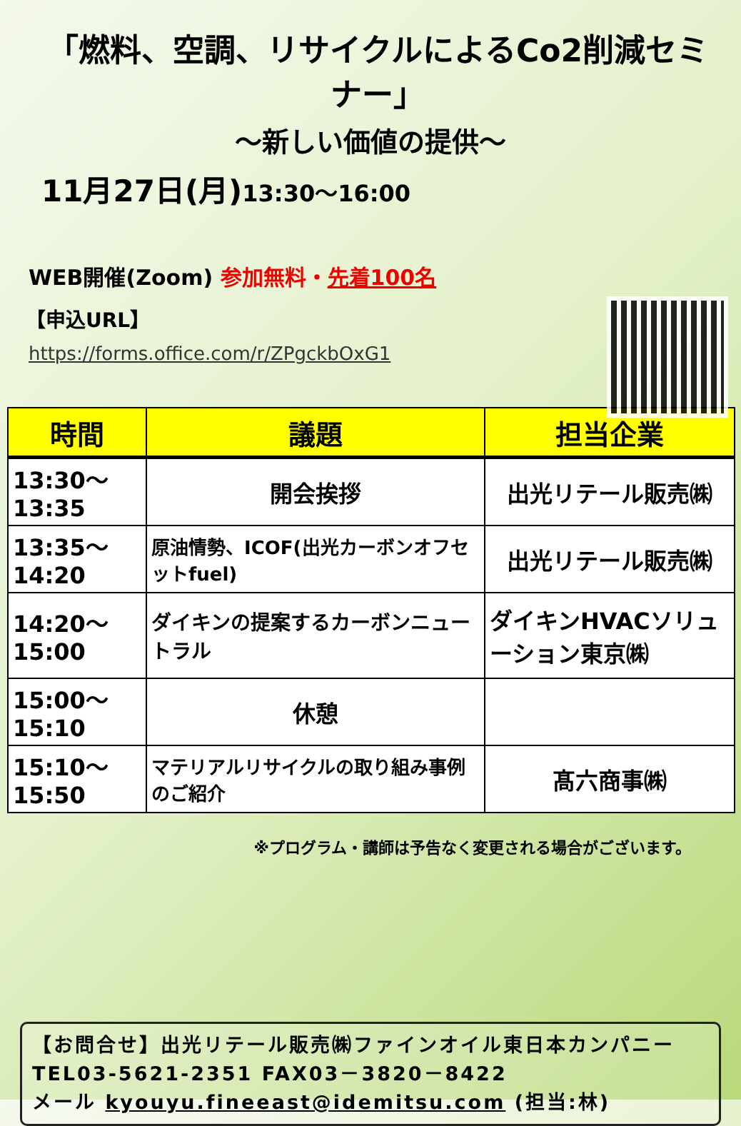「燃料、空調、リサイクルによるCo2削減セミナー」
～新しい価値の提供～
11月27日(月)13:30～16:00
WEB開催(Zoom) 参加無料・先着100名
【申込URL】
https://forms.office.com/r/ZPgckbOxG1
| 時間 | 議題 | 担当企業 |
| --- | --- | --- |
| 13:30～13:35 | 開会挨拶 | 出光リテール販売㈱ |
| 13:35～14:20 | 原油情勢、ICOF(出光カーボンオフセットfuel) | 出光リテール販売㈱ |
| 14:20～15:00 | ダイキンの提案するカーボンニュートラル | ダイキンHVACソリューション東京㈱ |
| 15:00～15:10 | 休憩 | |
| 15:10～15:50 | マテリアルリサイクルの取り組み事例のご紹介 | 髙六商事㈱ |
※プログラム・講師は予告なく変更される場合がございます。
【お問合せ】出光リテール販売㈱ファインオイル東日本カンパニー
TEL03-5621-2351 FAX03－3820－8422
メール kyouyu.fineeast@idemitsu.com (担当:林)